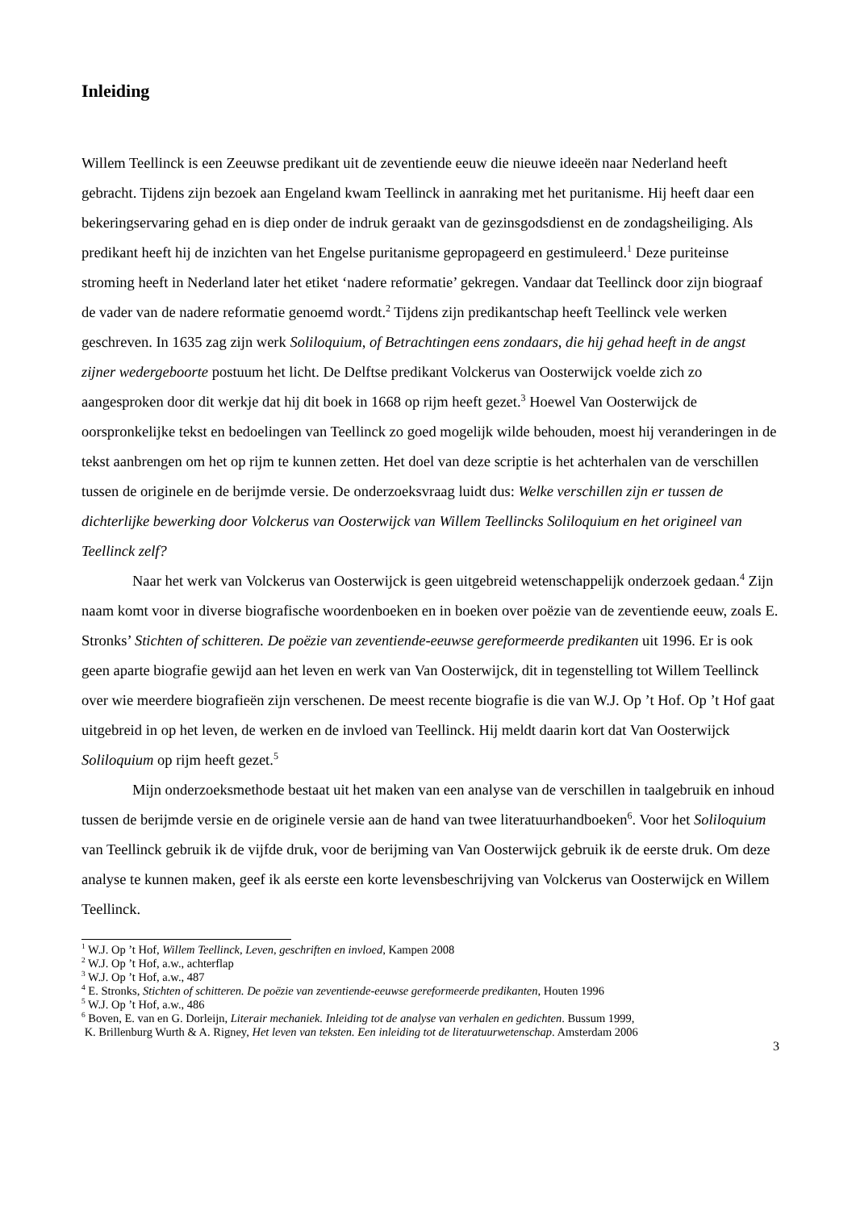Inleiding
Willem Teellinck is een Zeeuwse predikant uit de zeventiende eeuw die nieuwe ideeën naar Nederland heeft gebracht. Tijdens zijn bezoek aan Engeland kwam Teellinck in aanraking met het puritanisme. Hij heeft daar een bekeringservaring gehad en is diep onder de indruk geraakt van de gezinsgodsdienst en de zondagsheiliging. Als predikant heeft hij de inzichten van het Engelse puritanisme gepropageerd en gestimuleerd.<sup>1</sup> Deze puriteinse stroming heeft in Nederland later het etiket ‘nadere reformatie’ gekregen. Vandaar dat Teellinck door zijn biograaf de vader van de nadere reformatie genoemd wordt.<sup>2</sup> Tijdens zijn predikantschap heeft Teellinck vele werken geschreven. In 1635 zag zijn werk Soliloquium, of Betrachtingen eens zondaars, die hij gehad heeft in de angst zijner wedergeboorte postuum het licht. De Delftse predikant Volckerus van Oosterwijck voelde zich zo aangesproken door dit werkje dat hij dit boek in 1668 op rijm heeft gezet.<sup>3</sup> Hoewel Van Oosterwijck de oorspronkelijke tekst en bedoelingen van Teellinck zo goed mogelijk wilde behouden, moest hij veranderingen in de tekst aanbrengen om het op rijm te kunnen zetten. Het doel van deze scriptie is het achterhalen van de verschillen tussen de originele en de berijmde versie. De onderzoeksvraag luidt dus: Welke verschillen zijn er tussen de dichterlijke bewerking door Volckerus van Oosterwijck van Willem Teellincks Soliloquium en het origineel van Teellinck zelf?
Naar het werk van Volckerus van Oosterwijck is geen uitgebreid wetenschappelijk onderzoek gedaan.<sup>4</sup> Zijn naam komt voor in diverse biografische woordenboeken en in boeken over poëzie van de zeventiende eeuw, zoals E. Stronks’ Stichten of schitteren. De poëzie van zeventiende-eeuwse gereformeerde predikanten uit 1996. Er is ook geen aparte biografie gewijd aan het leven en werk van Van Oosterwijck, dit in tegenstelling tot Willem Teellinck over wie meerdere biografieën zijn verschenen. De meest recente biografie is die van W.J. Op ’t Hof. Op ’t Hof gaat uitgebreid in op het leven, de werken en de invloed van Teellinck. Hij meldt daarin kort dat Van Oosterwijck Soliloquium op rijm heeft gezet.<sup>5</sup>
Mijn onderzoeksmethode bestaat uit het maken van een analyse van de verschillen in taalgebruik en inhoud tussen de berijmde versie en de originele versie aan de hand van twee literatuurhandboeken<sup>6</sup>. Voor het Soliloquium van Teellinck gebruik ik de vijfde druk, voor de berijming van Van Oosterwijck gebruik ik de eerste druk. Om deze analyse te kunnen maken, geef ik als eerste een korte levensbeschrijving van Volckerus van Oosterwijck en Willem Teellinck.
<sup>1</sup> W.J. Op ’t Hof, Willem Teellinck, Leven, geschriften en invloed, Kampen 2008
<sup>2</sup> W.J. Op ’t Hof, a.w., achterflap
<sup>3</sup> W.J. Op ’t Hof, a.w., 487
<sup>4</sup> E. Stronks, Stichten of schitteren. De poëzie van zeventiende-eeuwse gereformeerde predikanten, Houten 1996
<sup>5</sup> W.J. Op ’t Hof, a.w., 486
<sup>6</sup> Boven, E. van en G. Dorleijn, Literair mechaniek. Inleiding tot de analyse van verhalen en gedichten. Bussum 1999,
K. Brillenburg Wurth & A. Rigney, Het leven van teksten. Een inleiding tot de literatuurwetenschap. Amsterdam 2006
3